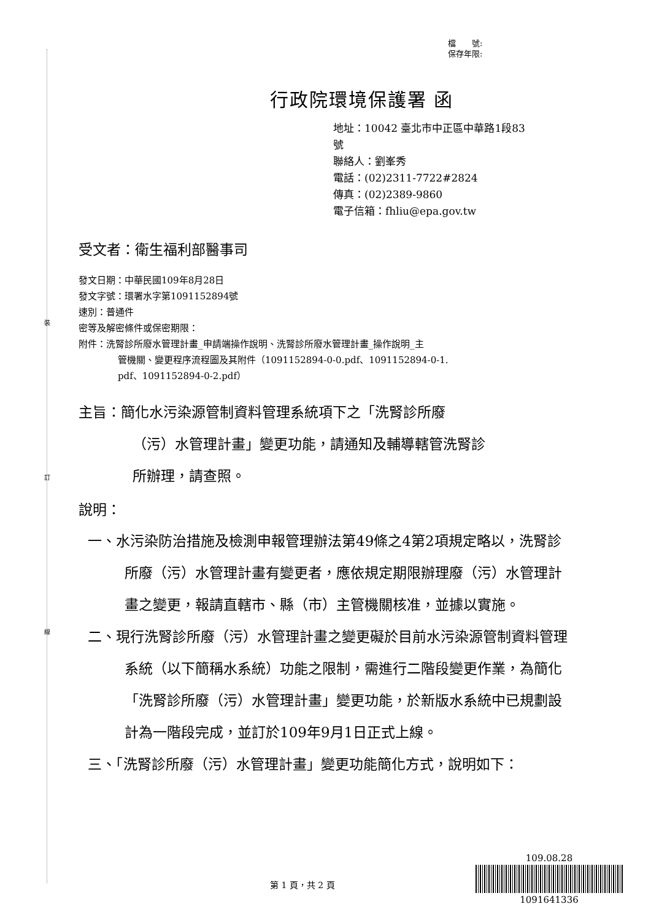裝
訂
線
檔　　號:
保存年限:
行政院環境保護署 函
地址：10042 臺北市中正區中華路1段83
號
聯絡人：劉峯秀
電話：(02)2311-7722#2824
傳真：(02)2389-9860
電子信箱：fhliu@epa.gov.tw
受文者：衛生福利部醫事司
發文日期：中華民國109年8月28日
發文字號：環署水字第1091152894號
速別：普通件
密等及解密條件或保密期限：
附件：洗腎診所廢水管理計畫_申請端操作說明、洗腎診所廢水管理計畫_操作說明_主
管機關、變更程序流程圖及其附件（1091152894-0-0.pdf、1091152894-0-1.
pdf、1091152894-0-2.pdf）
主旨：簡化水污染源管制資料管理系統項下之「洗腎診所廢
（污）水管理計畫」變更功能，請通知及輔導轄管洗腎診
所辦理，請查照。
說明：
一、水污染防治措施及檢測申報管理辦法第49條之4第2項規定略以，洗腎診所廢（污）水管理計畫有變更者，應依規定期限辦理廢（污）水管理計畫之變更，報請直轄市、縣（市）主管機關核准，並據以實施。
二、現行洗腎診所廢（污）水管理計畫之變更礙於目前水污染源管制資料管理系統（以下簡稱水系統）功能之限制，需進行二階段變更作業，為簡化「洗腎診所廢（污）水管理計畫」變更功能，於新版水系統中已規劃設計為一階段完成，並訂於109年9月1日正式上線。
三、「洗腎診所廢（污）水管理計畫」變更功能簡化方式，說明如下：
109.08.28
1091641336
第 1 頁，共 2 頁